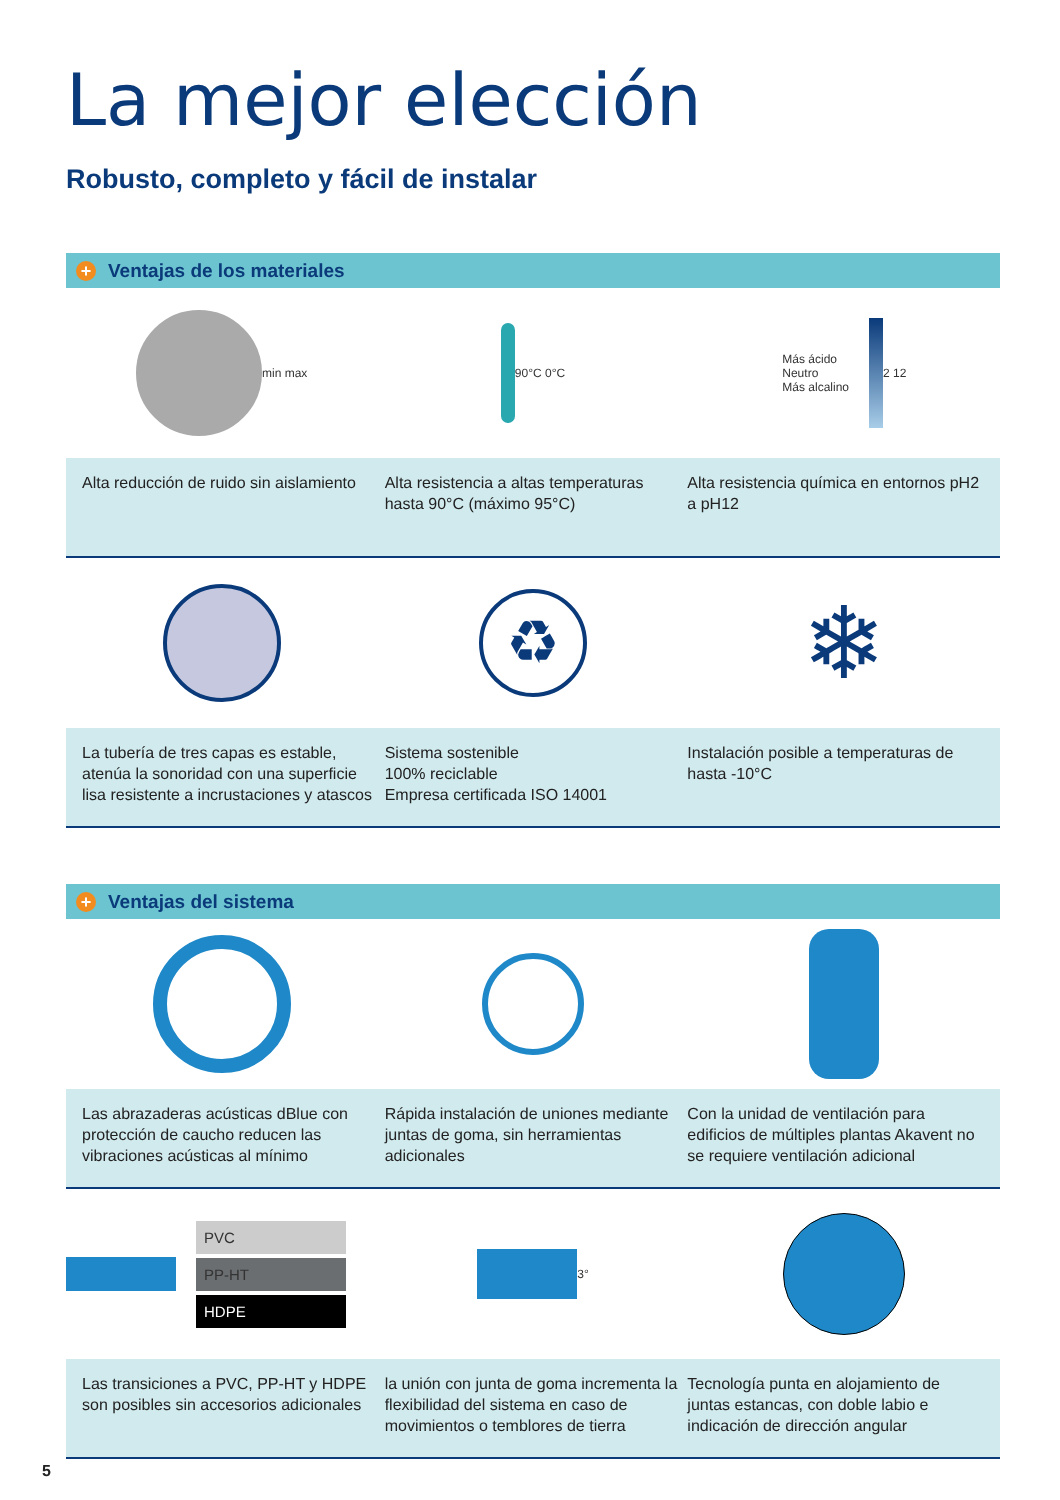La mejor elección
Robusto, completo y fácil de instalar
+ Ventajas de los materiales
min max 90°C 0°C Más ácido
Neutro
Más alcalino
2 12
Alta reducción de ruido sin aislamiento
Alta resistencia a altas temperaturas hasta 90°C (máximo 95°C)
Alta resistencia química en entornos pH2 a pH12
♻
❄
La tubería de tres capas es estable, atenúa la sonoridad con una superficie lisa resistente a incrustaciones y atascos
Sistema sostenible
100% reciclable
Empresa certificada ISO 14001
Instalación posible a temperaturas de hasta -10°C
+ Ventajas del sistema
Las abrazaderas acústicas dBlue con protección de caucho reducen las vibraciones acústicas al mínimo
Rápida instalación de uniones mediante juntas de goma, sin herramientas adicionales
Con la unidad de ventilación para edificios de múltiples plantas Akavent no se requiere ventilación adicional
PVC
PP-HT
HDPE
3°
Las transiciones a PVC, PP-HT y HDPE son posibles sin accesorios adicionales
la unión con junta de goma incrementa la flexibilidad del sistema en caso de movimientos o temblores de tierra
Tecnología punta en alojamiento de juntas estancas, con doble labio e indicación de dirección angular
5